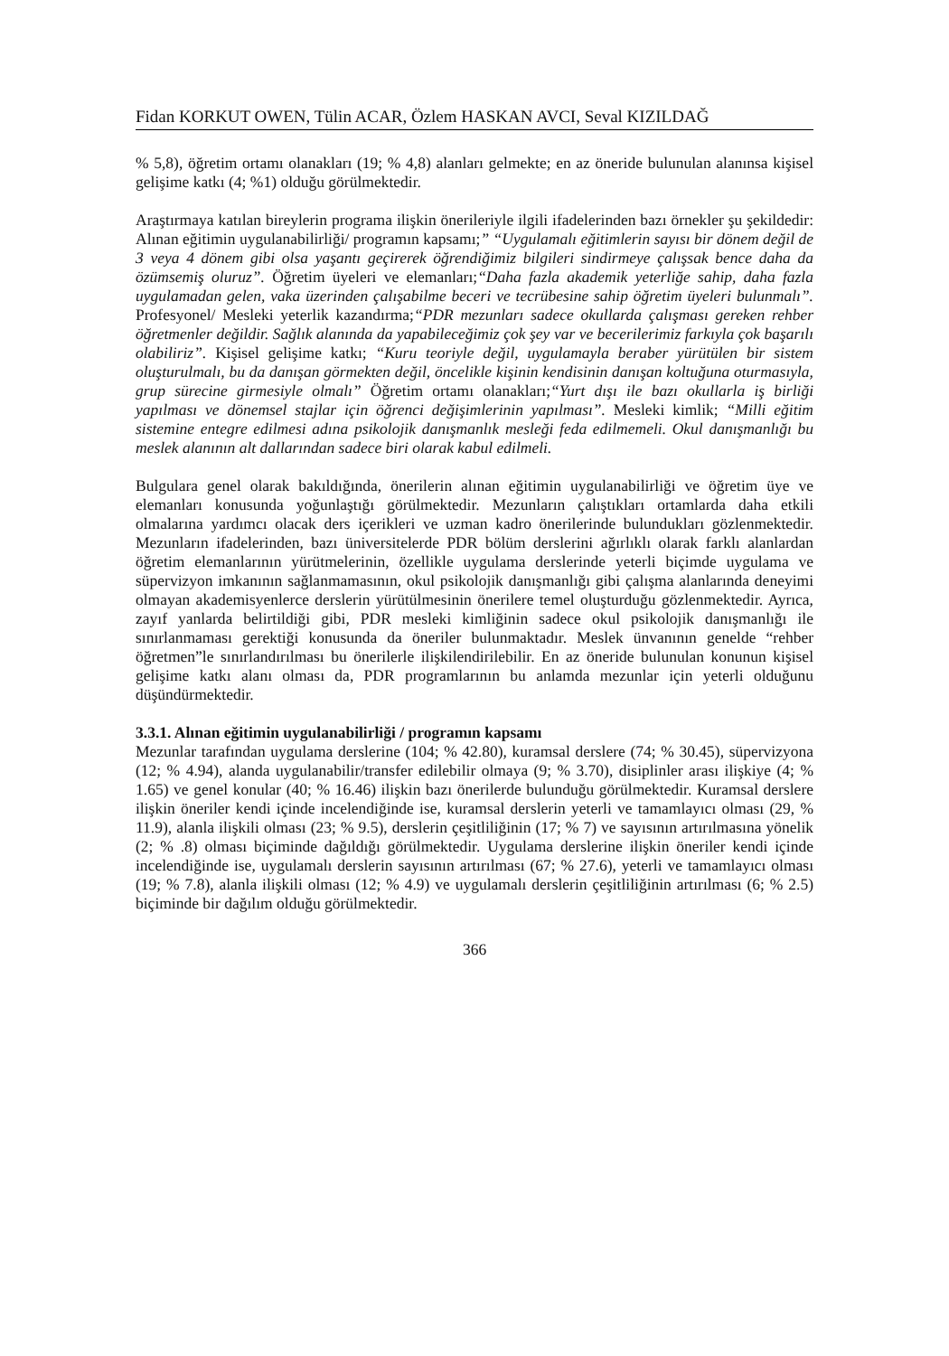Fidan KORKUT OWEN, Tülin ACAR, Özlem HASKAN AVCI, Seval KIZILDAĞ
% 5,8), öğretim ortamı olanakları (19; % 4,8) alanları gelmekte; en az öneride bulunulan alanınsa kişisel gelişime katkı (4; %1) olduğu görülmektedir.
Araştırmaya katılan bireylerin programa ilişkin önerileriyle ilgili ifadelerinden bazı örnekler şu şekildedir: Alınan eğitimin uygulanabilirliği/ programın kapsamı;” “Uygulamalı eğitimlerin sayısı bir dönem değil de 3 veya 4 dönem gibi olsa yaşantı geçirerek öğrendiğimiz bilgileri sindirmeye çalışsak bence daha da özümsemiş oluruz”. Öğretim üyeleri ve elemanları;“Daha fazla akademik yeterliğe sahip, daha fazla uygulamadan gelen, vaka üzerinden çalışabilme beceri ve tecrübesine sahip öğretim üyeleri bulunmalı”. Profesyonel/ Mesleki yeterlik kazandırma;“PDR mezunları sadece okullarda çalışması gereken rehber öğretmenler değildir. Sağlık alanında da yapabileceğimiz çok şey var ve becerilerimiz farkıyla çok başarılı olabiliriz”. Kişisel gelişime katkı; “Kuru teoriyle değil, uygulamayla beraber yürütülen bir sistem oluşturulmalı, bu da danışan görmekten değil, öncelikle kişinin kendisinin danışan koltuğuna oturmasıyla, grup sürecine girmesiyle olmalı” Öğretim ortamı olanakları;“Yurt dışı ile bazı okullarla iş birliği yapılması ve dönemsel stajlar için öğrenci değişimlerinin yapılması”. Mesleki kimlik; “Milli eğitim sistemine entegre edilmesi adına psikolojik danışmanlık mesleği feda edilmemeli. Okul danışmanlığı bu meslek alanının alt dallarından sadece biri olarak kabul edilmeli.
Bulgulara genel olarak bakıldığında, önerilerin alınan eğitimin uygulanabilirliği ve öğretim üye ve elemanları konusunda yoğunlaştığı görülmektedir. Mezunların çalıştıkları ortamlarda daha etkili olmalarına yardımcı olacak ders içerikleri ve uzman kadro önerilerinde bulundukları gözlenmektedir. Mezunların ifadelerinden, bazı üniversitelerde PDR bölüm derslerini ağırlıklı olarak farklı alanlardan öğretim elemanlarının yürütmelerinin, özellikle uygulama derslerinde yeterli biçimde uygulama ve süpervizyon imkanının sağlanmamasının, okul psikolojik danışmanlığı gibi çalışma alanlarında deneyimi olmayan akademisyenlerce derslerin yürütülmesinin önerilere temel oluşturduğu gözlenmektedir. Ayrıca, zayıf yanlarda belirtildiği gibi, PDR mesleki kimliğinin sadece okul psikolojik danışmanlığı ile sınırlanmaması gerektiği konusunda da öneriler bulunmaktadır. Meslek ünvanının genelde “rehber öğretmen”le sınırlandırılması bu önerilerle ilişkilendirilebilir. En az öneride bulunulan konunun kişisel gelişime katkı alanı olması da, PDR programlarının bu anlamda mezunlar için yeterli olduğunu düşündürmektedir.
3.3.1. Alınan eğitimin uygulanabilirliği / programın kapsamı
Mezunlar tarafından uygulama derslerine (104; % 42.80), kuramsal derslere (74; % 30.45), süpervizyona (12; % 4.94), alanda uygulanabilir/transfer edilebilir olmaya (9; % 3.70), disiplinler arası ilişkiye (4; % 1.65) ve genel konular (40; % 16.46) ilişkin bazı önerilerde bulunduğu görülmektedir. Kuramsal derslere ilişkin öneriler kendi içinde incelendiğinde ise, kuramsal derslerin yeterli ve tamamlayıcı olması (29, % 11.9), alanla ilişkili olması (23; % 9.5), derslerin çeşitliliğinin (17; % 7) ve sayısının artırılmasına yönelik (2; % .8) olması biçiminde dağıldığı görülmektedir. Uygulama derslerine ilişkin öneriler kendi içinde incelendiğinde ise, uygulamalı derslerin sayısının artırılması (67; % 27.6), yeterli ve tamamlayıcı olması (19; % 7.8), alanla ilişkili olması (12; % 4.9) ve uygulamalı derslerin çeşitliliğinin artırılması (6; % 2.5) biçiminde bir dağılım olduğu görülmektedir.
366